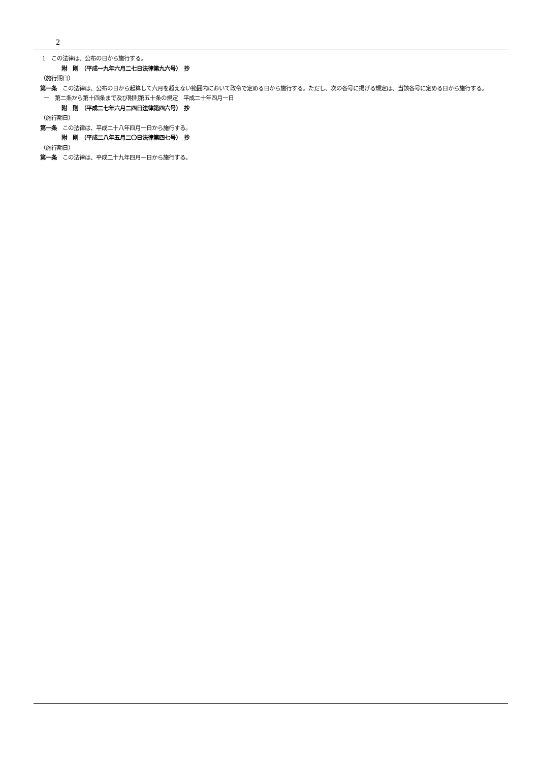2
1　この法律は、公布の日から施行する。
附　則　（平成一九年六月二七日法律第九六号）　抄
（施行期日）
第一条　この法律は、公布の日から起算して六月を超えない範囲内において政令で定める日から施行する。ただし、次の各号に掲げる規定は、当該各号に定める日から施行する。
一　第二条から第十四条まで及び附則第五十条の規定　平成二十年四月一日
附　則　（平成二七年六月二四日法律第四六号）　抄
（施行期日）
第一条　この法律は、平成二十八年四月一日から施行する。
附　則　（平成二八年五月二〇日法律第四七号）　抄
（施行期日）
第一条　この法律は、平成二十九年四月一日から施行する。